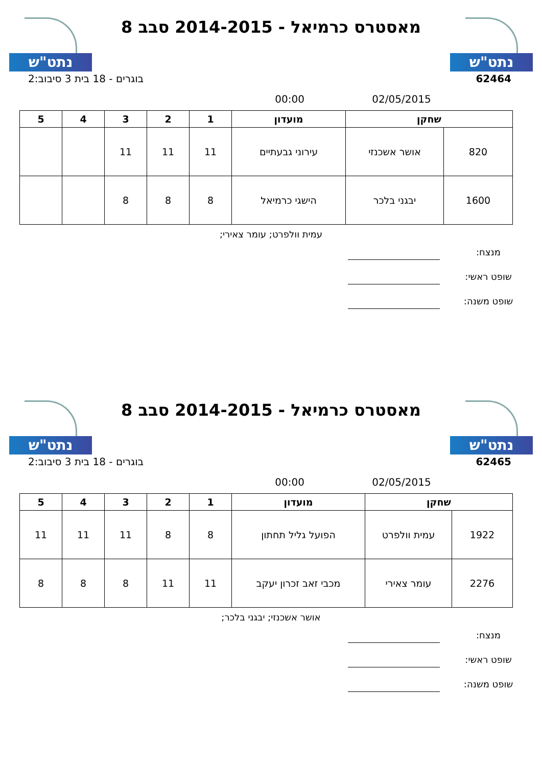נתט"ש
מאסטרס כרמיאל - 2014-2015 סבב 8
נתט"ש
62464 בוגרים - 18 בית 3 סיבוב:2
02/05/2015 00:00
| שחקן | | מועדון | 1 | 2 | 3 | 4 | 5 |
| --- | --- | --- | --- | --- | --- | --- | --- |
| 820 | אושר אשכנזי | עירוני גבעתיים | 11 | 11 | 11 | | |
| 1600 | יבגני בלכר | הישגי כרמיאל | 8 | 8 | 8 | | |
עמית וולפרט; עומר צאירי;
מנצח:
שופט ראשי:
שופט משנה:
נתט"ש
מאסטרס כרמיאל - 2014-2015 סבב 8
נתט"ש
62465 בוגרים - 18 בית 3 סיבוב:2
02/05/2015 00:00
| שחקן | | מועדון | 1 | 2 | 3 | 4 | 5 |
| --- | --- | --- | --- | --- | --- | --- | --- |
| 1922 | עמית וולפרט | הפועל גליל תחתון | 8 | 8 | 11 | 11 | 11 |
| 2276 | עומר צאירי | מכבי זאב זכרון יעקב | 11 | 11 | 8 | 8 | 8 |
אושר אשכנזי; יבגני בלכר;
מנצח:
שופט ראשי:
שופט משנה: